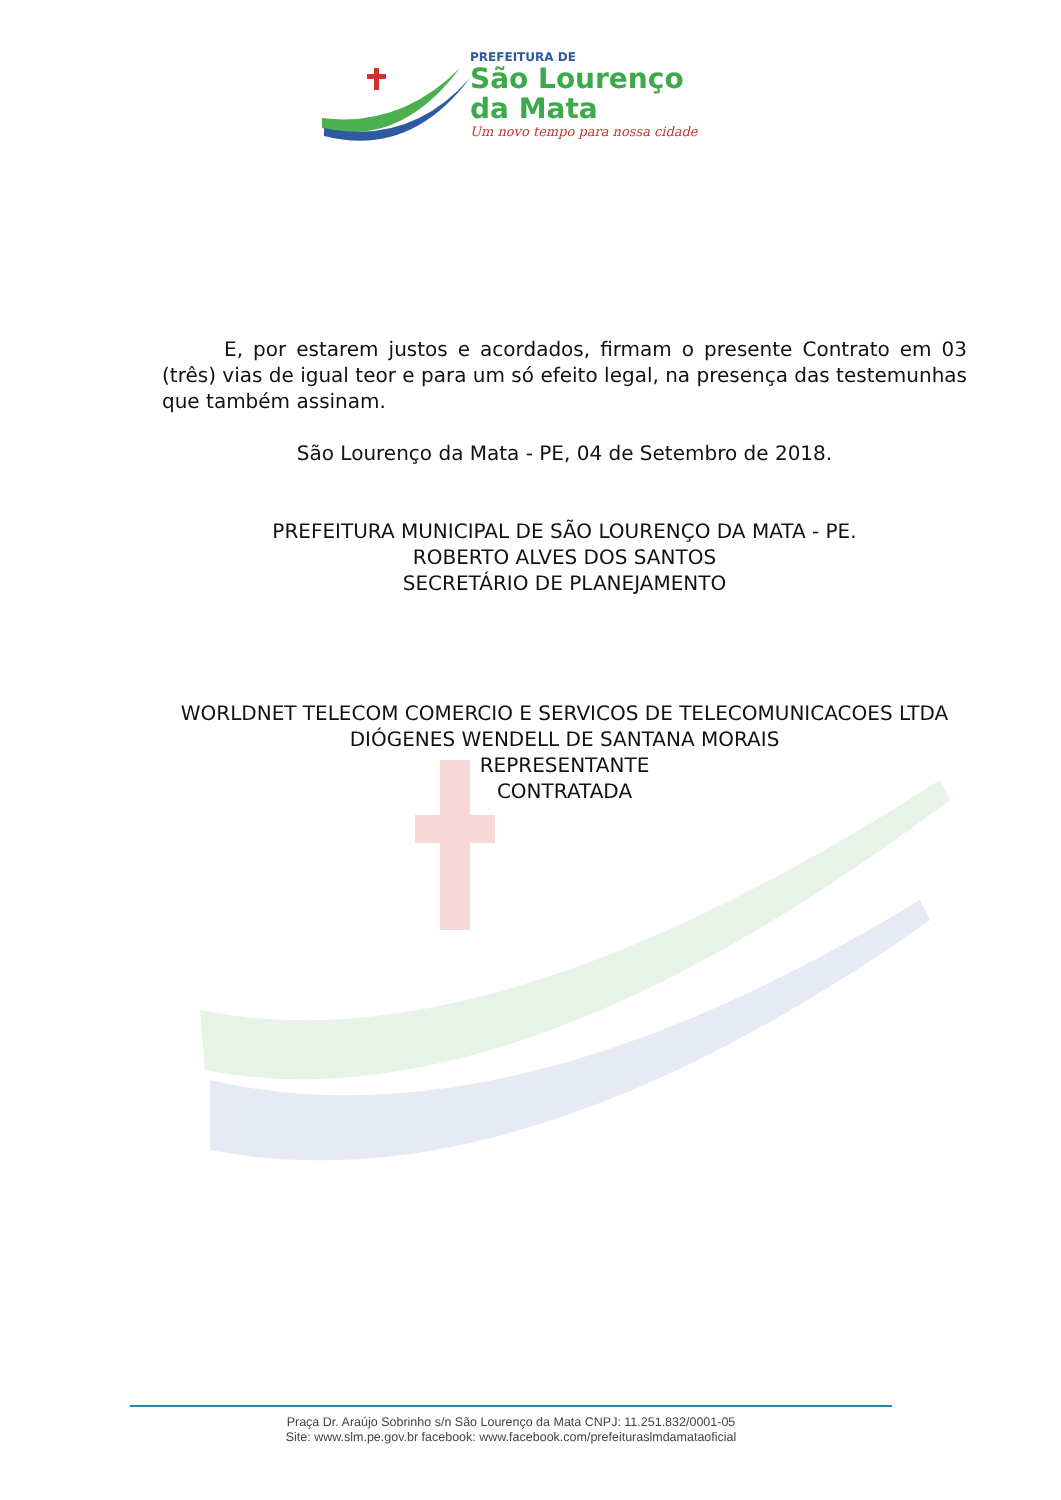PREFEITURA DE
São Lourenço
da Mata
Um novo tempo para nossa cidade
E, por estarem justos e acordados, firmam o presente Contrato em 03 (três) vias de igual teor e para um só efeito legal, na presença das testemunhas que também assinam.
São Lourenço da Mata - PE, 04 de Setembro de 2018.
PREFEITURA MUNICIPAL DE SÃO LOURENÇO DA MATA - PE.
ROBERTO ALVES DOS SANTOS
SECRETÁRIO DE PLANEJAMENTO
WORLDNET TELECOM COMERCIO E SERVICOS DE TELECOMUNICACOES LTDA
DIÓGENES WENDELL DE SANTANA MORAIS
REPRESENTANTE
CONTRATADA
Praça Dr. Araújo Sobrinho s/n São Lourenço da Mata CNPJ: 11.251.832/0001-05
Site: www.slm.pe.gov.br facebook: www.facebook.com/prefeituraslmdamataoficial